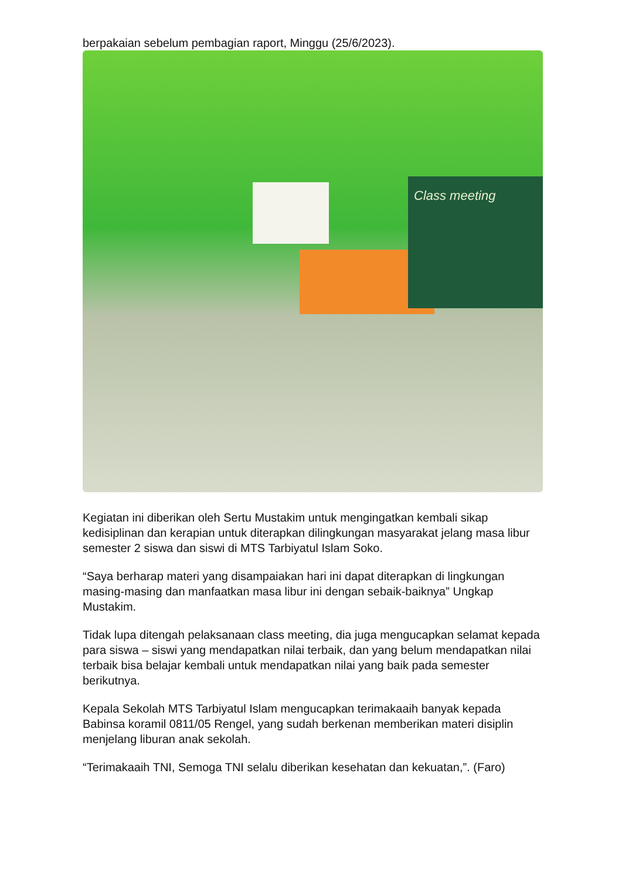berpakaian sebelum pembagian raport, Minggu (25/6/2023).
Class meeting
Kegiatan ini diberikan oleh Sertu Mustakim untuk mengingatkan kembali sikap kedisiplinan dan kerapian untuk diterapkan dilingkungan masyarakat jelang masa libur semester 2 siswa dan siswi di MTS Tarbiyatul Islam Soko.
“Saya berharap materi yang disampaiakan hari ini dapat diterapkan di lingkungan masing-masing dan manfaatkan masa libur ini dengan sebaik-baiknya” Ungkap Mustakim.
Tidak lupa ditengah pelaksanaan class meeting, dia juga mengucapkan selamat kepada para siswa – siswi yang mendapatkan nilai terbaik, dan yang belum mendapatkan nilai terbaik bisa belajar kembali untuk mendapatkan nilai yang baik pada semester berikutnya.
Kepala Sekolah MTS Tarbiyatul Islam mengucapkan terimakaaih banyak kepada Babinsa koramil 0811/05 Rengel, yang sudah berkenan memberikan materi disiplin menjelang liburan anak sekolah.
“Terimakaaih TNI, Semoga TNI selalu diberikan kesehatan dan kekuatan,”. (Faro)